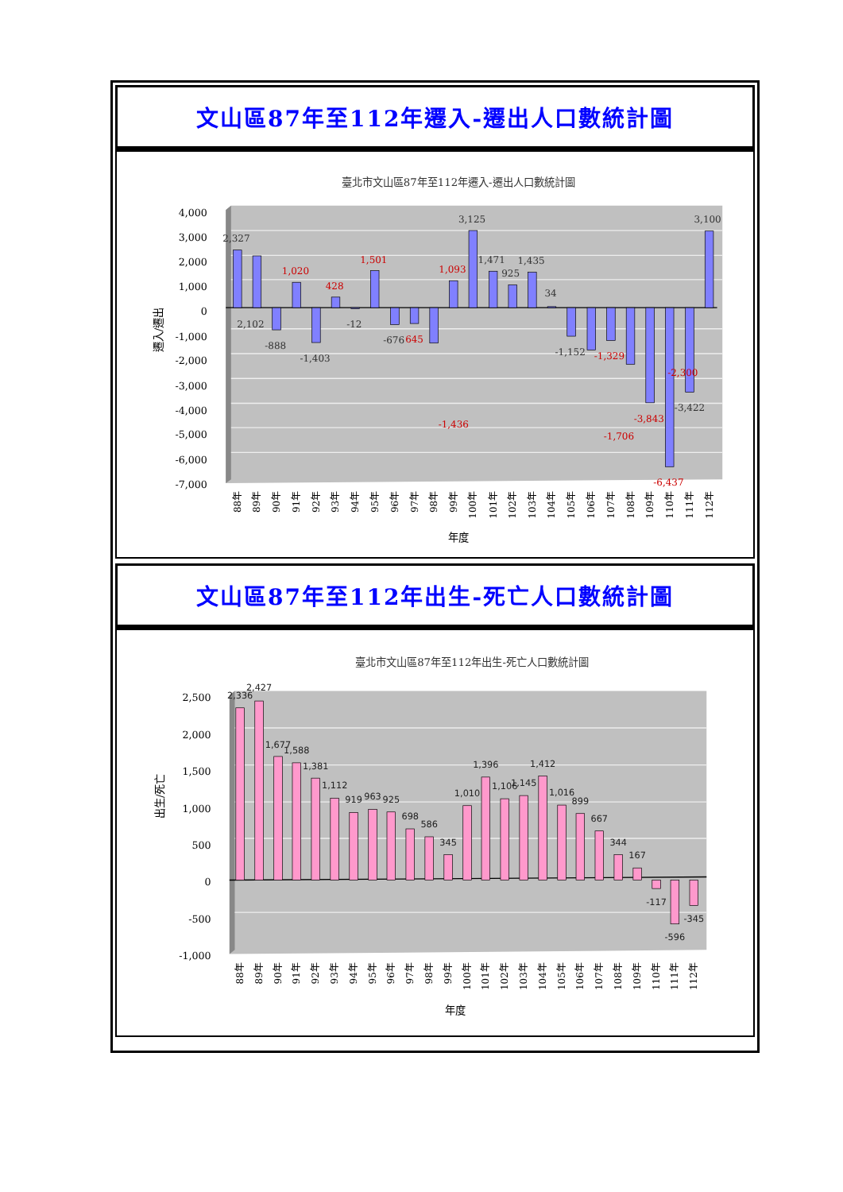文山區87年至112年遷入-遷出人口數統計圖
臺北市文山區87年至112年遷入-遷出人口數統計圖
遷入/遷出
4,000
3,000
2,000
1,000
0
-1,000
-2,000
-3,000
-4,000
-5,000
-6,000
-7,000
2,327
2,102
-888
1,020
-1,403
428
-12
1,501
-676
645
-1,436
1,093
3,125
1,471
925
1,435
34
-1,152
-1,706
-1,329
-2,300
-3,843
-6,437
-3,422
3,100
88年
89年
90年
91年
92年
93年
94年
95年
96年
97年
98年
99年
100年
101年
102年
103年
104年
105年
106年
107年
108年
109年
110年
111年
112年
年度
文山區87年至112年出生-死亡人口數統計圖
臺北市文山區87年至112年出生-死亡人口數統計圖
出生/死亡
2,500
2,000
1,500
1,000
500
0
-500
-1,000
2,336
2,427
1,677
1,588
1,381
1,112
919
963
925
698
586
345
1,010
1,396
1,106
1,145
1,412
1,016
899
667
344
167
-117
-596
-345
88年
89年
90年
91年
92年
93年
94年
95年
96年
97年
98年
99年
100年
101年
102年
103年
104年
105年
106年
107年
108年
109年
110年
111年
112年
年度